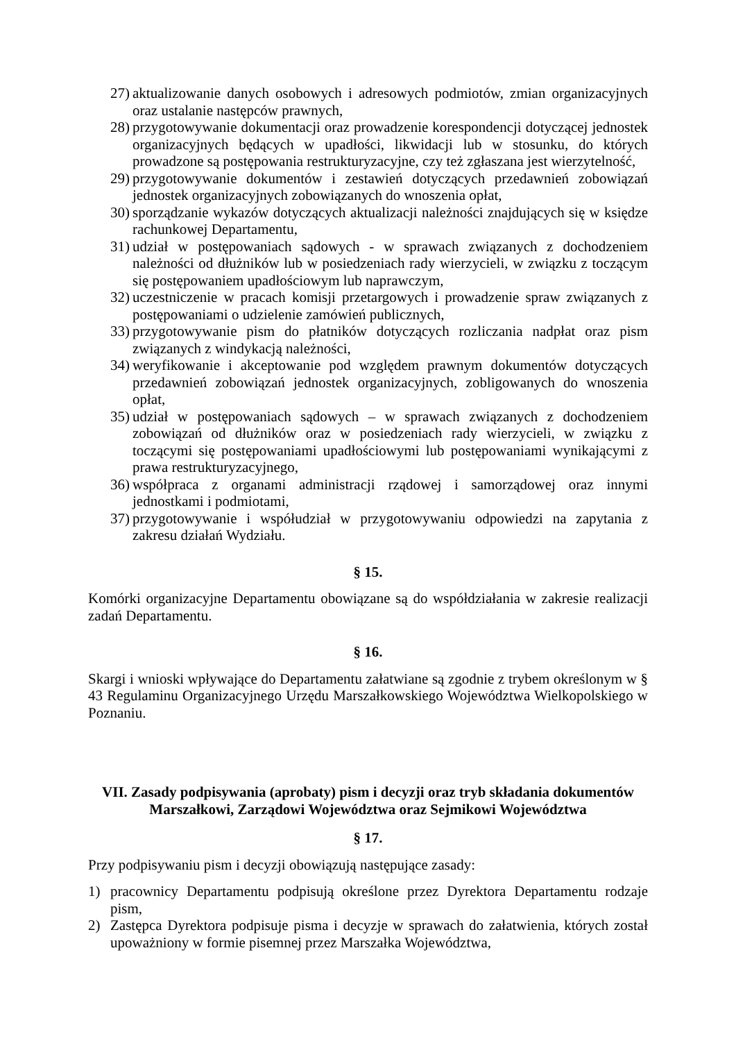27) aktualizowanie danych osobowych i adresowych podmiotów, zmian organizacyjnych oraz ustalanie następców prawnych,
28) przygotowywanie dokumentacji oraz prowadzenie korespondencji dotyczącej jednostek organizacyjnych będących w upadłości, likwidacji lub w stosunku, do których prowadzone są postępowania restrukturyzacyjne, czy też zgłaszana jest wierzytelność,
29) przygotowywanie dokumentów i zestawień dotyczących przedawnień zobowiązań jednostek organizacyjnych zobowiązanych do wnoszenia opłat,
30) sporządzanie wykazów dotyczących aktualizacji należności znajdujących się w księdze rachunkowej Departamentu,
31) udział w postępowaniach sądowych - w sprawach związanych z dochodzeniem należności od dłużników lub w posiedzeniach rady wierzycieli, w związku z toczącym się postępowaniem upadłościowym lub naprawczym,
32) uczestniczenie w pracach komisji przetargowych i prowadzenie spraw związanych z postępowaniami o udzielenie zamówień publicznych,
33) przygotowywanie pism do płatników dotyczących rozliczania nadpłat oraz pism związanych z windykacją należności,
34) weryfikowanie i akceptowanie pod względem prawnym dokumentów dotyczących przedawnień zobowiązań jednostek organizacyjnych, zobligowanych do wnoszenia opłat,
35) udział w postępowaniach sądowych – w sprawach związanych z dochodzeniem zobowiązań od dłużników oraz w posiedzeniach rady wierzycieli, w związku z toczącymi się postępowaniami upadłościowymi lub postępowaniami wynikającymi z prawa restrukturyzacyjnego,
36) współpraca z organami administracji rządowej i samorządowej oraz innymi jednostkami i podmiotami,
37) przygotowywanie i współudział w przygotowywaniu odpowiedzi na zapytania z zakresu działań Wydziału.
§ 15.
Komórki organizacyjne Departamentu obowiązane są do współdziałania w zakresie realizacji zadań Departamentu.
§ 16.
Skargi i wnioski wpływające do Departamentu załatwiane są zgodnie z trybem określonym w § 43 Regulaminu Organizacyjnego Urzędu Marszałkowskiego Województwa Wielkopolskiego w Poznaniu.
VII. Zasady podpisywania (aprobaty) pism i decyzji oraz tryb składania dokumentów Marszałkowi, Zarządowi Województwa oraz Sejmikowi Województwa
§ 17.
Przy podpisywaniu pism i decyzji obowiązują następujące zasady:
1) pracownicy Departamentu podpisują określone przez Dyrektora Departamentu rodzaje pism,
2) Zastępca Dyrektora podpisuje pisma i decyzje w sprawach do załatwienia, których został upoważniony w formie pisemnej przez Marszałka Województwa,